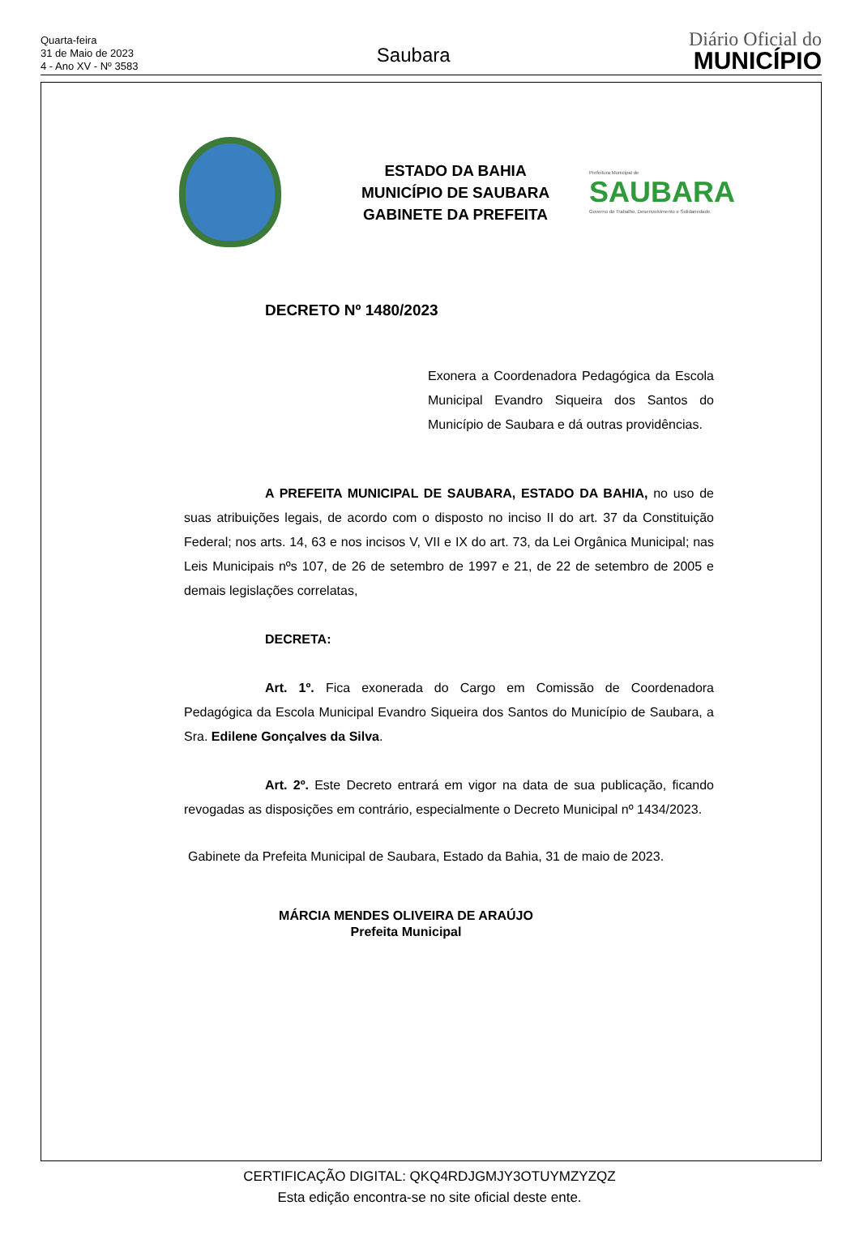Quarta-feira
31 de Maio de 2023
4 - Ano XV - Nº 3583
Saubara
Diário Oficial do
MUNICÍPIO
ESTADO DA BAHIA
MUNICÍPIO DE SAUBARA
GABINETE DA PREFEITA
Prefeitura Municipal de
SAUBARA
Governo do Trabalho, Desenvolvimento e Solidariedade.
DECRETO Nº 1480/2023
Exonera a Coordenadora Pedagógica da Escola Municipal Evandro Siqueira dos Santos do Município de Saubara e dá outras providências.
A PREFEITA MUNICIPAL DE SAUBARA, ESTADO DA BAHIA, no uso de suas atribuições legais, de acordo com o disposto no inciso II do art. 37 da Constituição Federal; nos arts. 14, 63 e nos incisos V, VII e IX do art. 73, da Lei Orgânica Municipal; nas Leis Municipais nºs 107, de 26 de setembro de 1997 e 21, de 22 de setembro de 2005 e demais legislações correlatas,
DECRETA:
Art. 1º. Fica exonerada do Cargo em Comissão de Coordenadora Pedagógica da Escola Municipal Evandro Siqueira dos Santos do Município de Saubara, a Sra. Edilene Gonçalves da Silva.
Art. 2º. Este Decreto entrará em vigor na data de sua publicação, ficando revogadas as disposições em contrário, especialmente o Decreto Municipal nº 1434/2023.
Gabinete da Prefeita Municipal de Saubara, Estado da Bahia, 31 de maio de 2023.
MÁRCIA MENDES OLIVEIRA DE ARAÚJO
Prefeita Municipal
CERTIFICAÇÃO DIGITAL: QKQ4RDJGMJY3OTUYMZYZQZ
Esta edição encontra-se no site oficial deste ente.